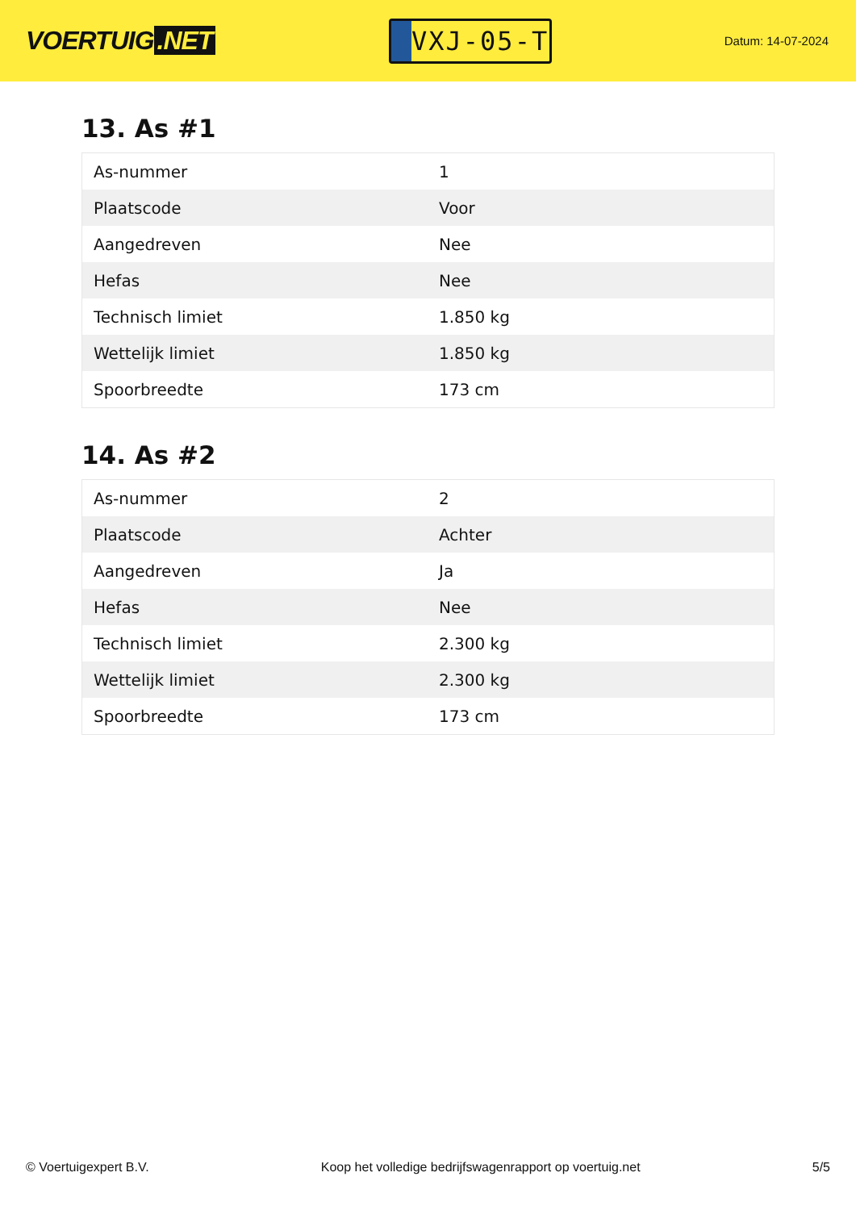VOERTUIG.NET
VXJ-05-T
Datum: 14-07-2024
13. As #1
| As-nummer | 1 |
| Plaatscode | Voor |
| Aangedreven | Nee |
| Hefas | Nee |
| Technisch limiet | 1.850 kg |
| Wettelijk limiet | 1.850 kg |
| Spoorbreedte | 173 cm |
14. As #2
| As-nummer | 2 |
| Plaatscode | Achter |
| Aangedreven | Ja |
| Hefas | Nee |
| Technisch limiet | 2.300 kg |
| Wettelijk limiet | 2.300 kg |
| Spoorbreedte | 173 cm |
© Voertuigexpert B.V. Koop het volledige bedrijfswagenrapport op voertuig.net 5/5